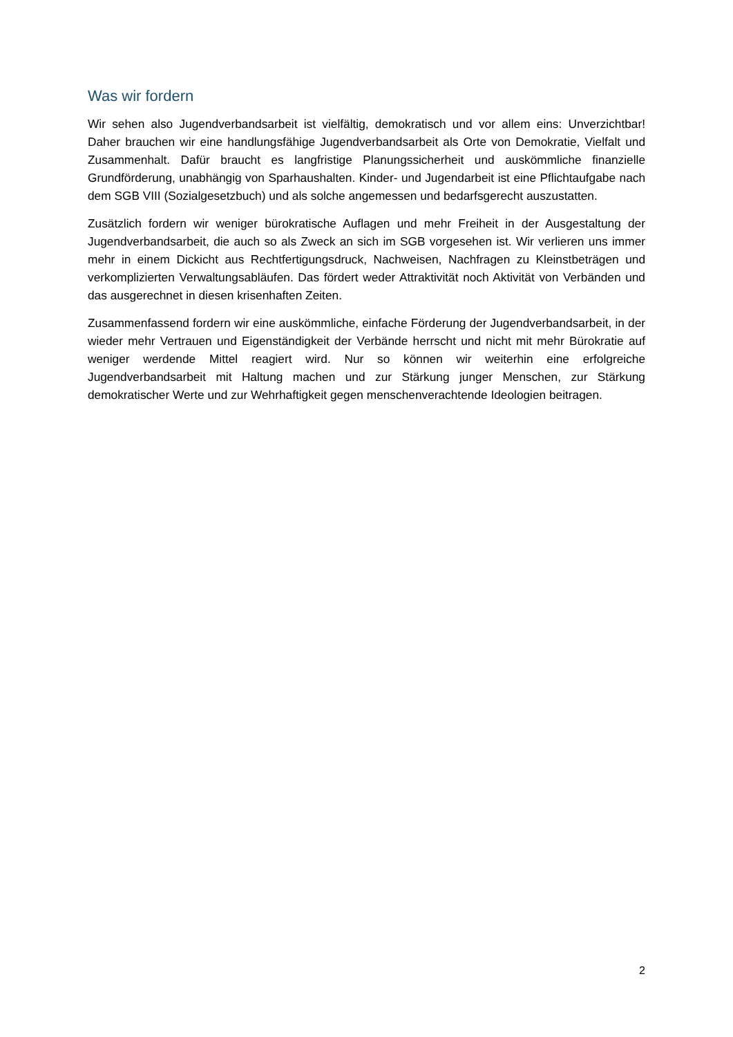Was wir fordern
Wir sehen also Jugendverbandsarbeit ist vielfältig, demokratisch und vor allem eins: Unverzichtbar! Daher brauchen wir eine handlungsfähige Jugendverbandsarbeit als Orte von Demokratie, Vielfalt und Zusammenhalt. Dafür braucht es langfristige Planungssicherheit und auskömmliche finanzielle Grundförderung, unabhängig von Sparhaushalten. Kinder- und Jugendarbeit ist eine Pflichtaufgabe nach dem SGB VIII (Sozialgesetzbuch) und als solche angemessen und bedarfsgerecht auszustatten.
Zusätzlich fordern wir weniger bürokratische Auflagen und mehr Freiheit in der Ausgestaltung der Jugendverbandsarbeit, die auch so als Zweck an sich im SGB vorgesehen ist. Wir verlieren uns immer mehr in einem Dickicht aus Rechtfertigungsdruck, Nachweisen, Nachfragen zu Kleinstbeträgen und verkomplizierten Verwaltungsabläufen. Das fördert weder Attraktivität noch Aktivität von Verbänden und das ausgerechnet in diesen krisenhaften Zeiten.
Zusammenfassend fordern wir eine auskömmliche, einfache Förderung der Jugendverbandsarbeit, in der wieder mehr Vertrauen und Eigenständigkeit der Verbände herrscht und nicht mit mehr Bürokratie auf weniger werdende Mittel reagiert wird. Nur so können wir weiterhin eine erfolgreiche Jugendverbandsarbeit mit Haltung machen und zur Stärkung junger Menschen, zur Stärkung demokratischer Werte und zur Wehrhaftigkeit gegen menschenverachtende Ideologien beitragen.
2